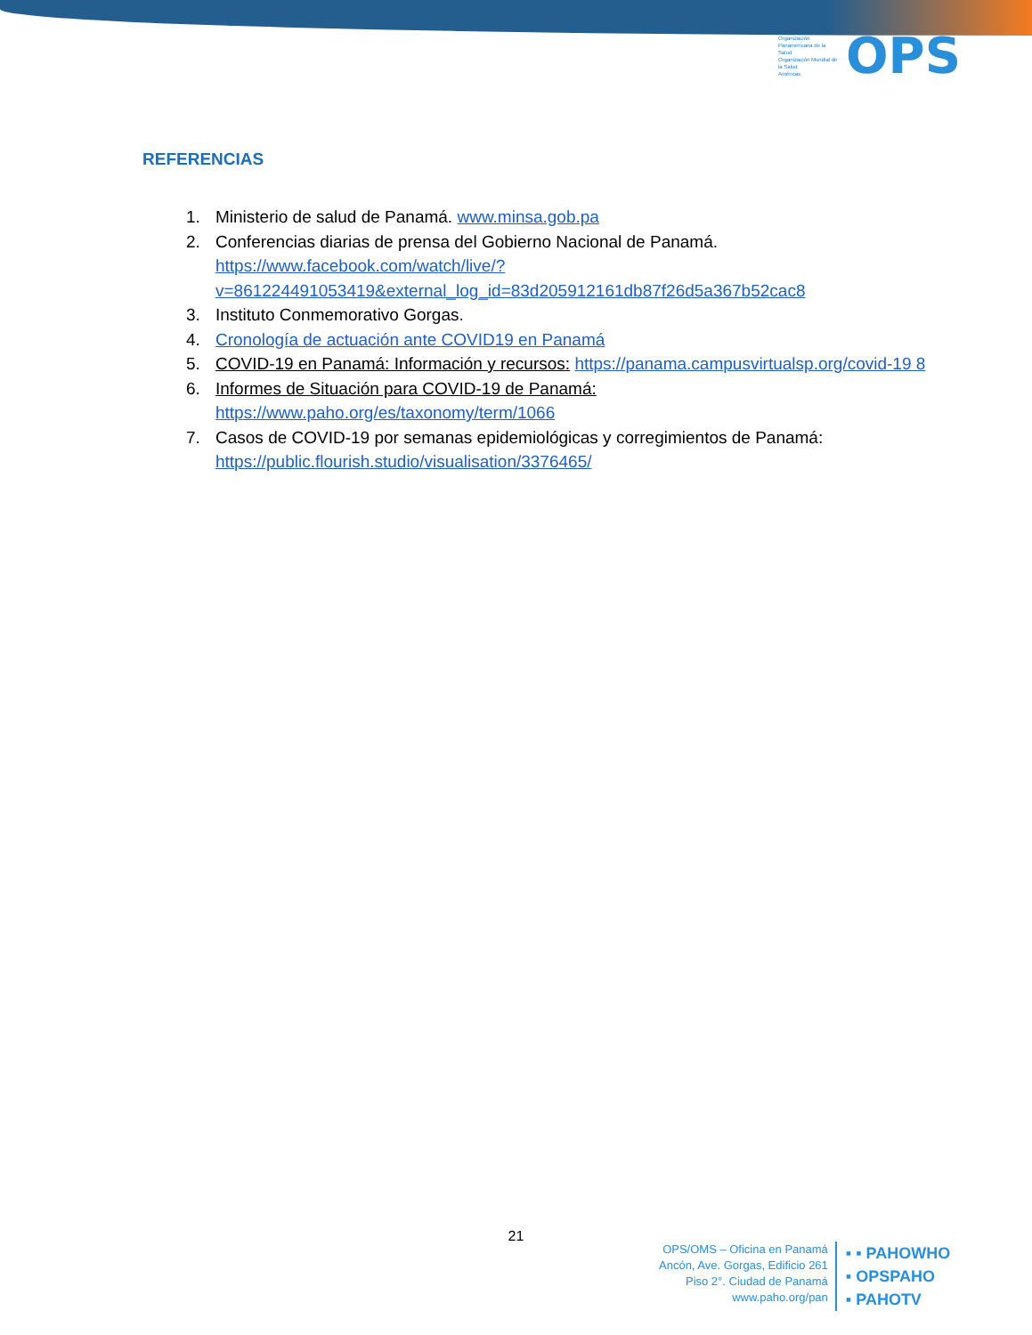Organización Panamericana de la Salud
Organización Mundial de la Salud
Américas
OPS
REFERENCIAS
1. Ministerio de salud de Panamá. www.minsa.gob.pa
2. Conferencias diarias de prensa del Gobierno Nacional de Panamá. https://www.facebook.com/watch/live/?v=861224491053419&external_log_id=83d205912161db87f26d5a367b52cac8
3. Instituto Conmemorativo Gorgas.
4. Cronología de actuación ante COVID19 en Panamá
5. COVID-19 en Panamá: Información y recursos: https://panama.campusvirtualsp.org/covid-19 8
6. Informes de Situación para COVID-19 de Panamá: https://www.paho.org/es/taxonomy/term/1066
7. Casos de COVID-19 por semanas epidemiológicas y corregimientos de Panamá: https://public.flourish.studio/visualisation/3376465/
21
OPS/OMS – Oficina en Panamá
Ancón, Ave. Gorgas, Edificio 261
Piso 2°. Ciudad de Panamá
www.paho.org/pan
▪ ▪ PAHOWHO
▪ OPSPAHO
▪ PAHOTV